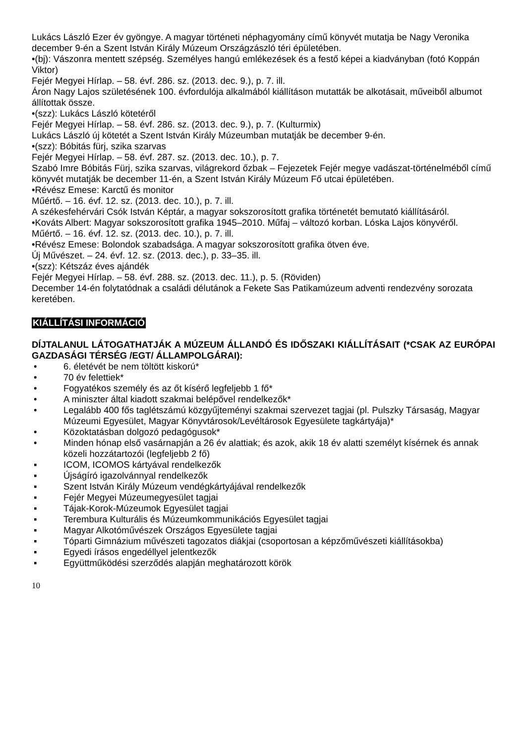Lukács László Ezer év gyöngye. A magyar történeti néphagyomány című könyvét mutatja be Nagy Veronika december 9-én a Szent István Király Múzeum Országzászló téri épületében.
•(bj): Vászonra mentett szépség. Személyes hangú emlékezések és a festő képei a kiadványban (fotó Koppán Viktor)
Fejér Megyei Hírlap. – 58. évf. 286. sz. (2013. dec. 9.), p. 7. ill.
Áron Nagy Lajos születésének 100. évfordulója alkalmából kiállításon mutatták be alkotásait, műveiből albumot állítottak össze.
•(szz): Lukács László kötetéről
Fejér Megyei Hírlap. – 58. évf. 286. sz. (2013. dec. 9.), p. 7. (Kulturmix)
Lukács László új kötetét a Szent István Király Múzeumban mutatják be december 9-én.
•(szz): Bóbitás fürj, szika szarvas
Fejér Megyei Hírlap. – 58. évf. 287. sz. (2013. dec. 10.), p. 7.
Szabó Imre Bóbitás Fürj, szika szarvas, világrekord őzbak – Fejezetek Fejér megye vadászat-történelméből című könyvét mutatják be december 11-én, a Szent István Király Múzeum Fő utcai épületében.
•Révész Emese: Karctű és monitor
Műértő. – 16. évf. 12. sz. (2013. dec. 10.), p. 7. ill.
A székesfehérvári Csók István Képtár, a magyar sokszorosított grafika történetét bemutató kiállításáról.
•Kováts Albert: Magyar sokszorosított grafika 1945–2010. Műfaj – változó korban. Lóska Lajos könyvéről.
Műértő. – 16. évf. 12. sz. (2013. dec. 10.), p. 7. ill.
•Révész Emese: Bolondok szabadsága. A magyar sokszorosított grafika ötven éve.
Új Művészet. – 24. évf. 12. sz. (2013. dec.), p. 33–35. ill.
•(szz): Kétszáz éves ajándék
Fejér Megyei Hírlap. – 58. évf. 288. sz. (2013. dec. 11.), p. 5. (Röviden)
December 14-én folytatódnak a családi délutánok a Fekete Sas Patikamúzeum adventi rendezvény sorozata keretében.
KIÁLLÍTÁSI INFORMÁCIÓ
DÍJTALANUL LÁTOGATHATJÁK A MÚZEUM ÁLLANDÓ ÉS IDŐSZAKI KIÁLLÍTÁSAIT (*CSAK AZ EURÓPAI GAZDASÁGI TÉRSÉG /EGT/ ÁLLAMPOLGÁRAI):
• 6. életévét be nem töltött kiskorú*
• 70 év felettiek*
• Fogyatékos személy és az őt kísérő legfeljebb 1 fő*
• A miniszter által kiadott szakmai belépővel rendelkezők*
• Legalább 400 fős taglétszámú közgyűjteményi szakmai szervezet tagjai (pl. Pulszky Társaság, Magyar Múzeumi Egyesület, Magyar Könyvtárosok/Levéltárosok Egyesülete tagkártyája)*
• Közoktatásban dolgozó pedagógusok*
• Minden hónap első vasárnapján a 26 év alattiak; és azok, akik 18 év alatti személyt kísérnek és annak közeli hozzátartozói (legfeljebb 2 fő)
▪ ICOM, ICOMOS kártyával rendelkezők
▪ Újságíró igazolvánnyal rendelkezők
▪ Szent István Király Múzeum vendégkártyájával rendelkezők
▪ Fejér Megyei Múzeumegyesület tagjai
▪ Tájak-Korok-Múzeumok Egyesület tagjai
▪ Terembura Kulturális és Múzeumkommunikációs Egyesület tagjai
▪ Magyar Alkotóművészek Országos Egyesülete tagjai
▪ Tóparti Gimnázium művészeti tagozatos diákjai (csoportosan a képzőművészeti kiállításokba)
▪ Egyedi írásos engedéllyel jelentkezők
▪ Együttműködési szerződés alapján meghatározott körök
10